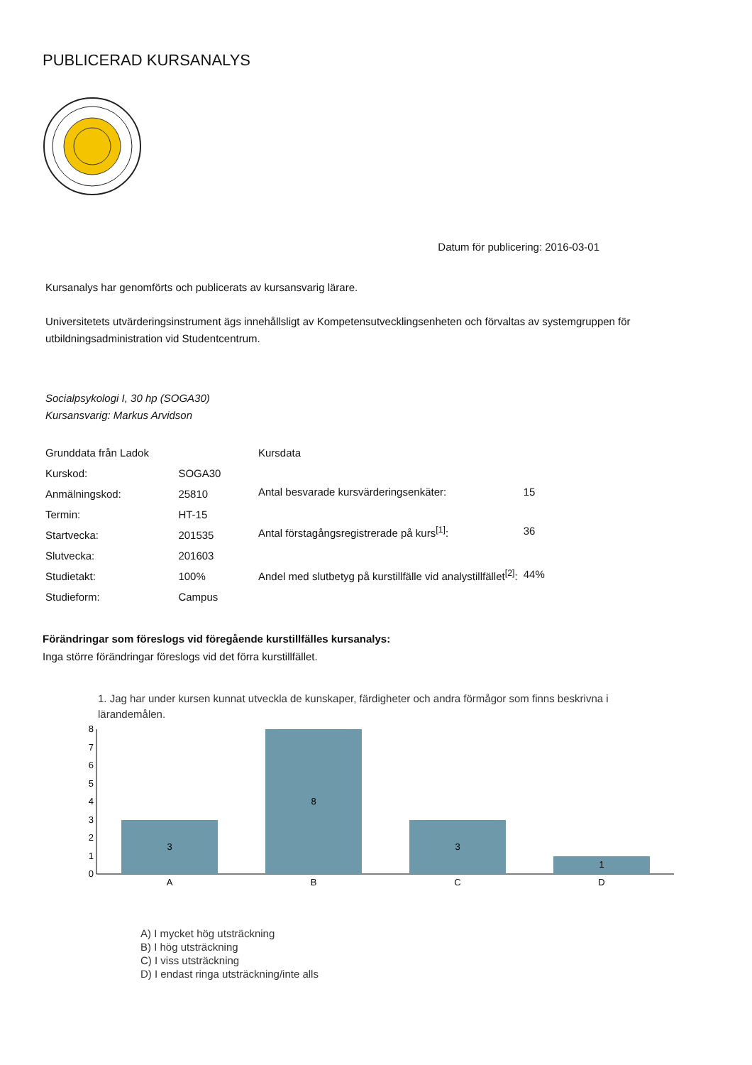PUBLICERAD KURSANALYS
Datum för publicering: 2016-03-01
Kursanalys har genomförts och publicerats av kursansvarig lärare.
Universitetets utvärderingsinstrument ägs innehållsligt av Kompetensutvecklingsenheten och förvaltas av systemgruppen för utbildningsadministration vid Studentcentrum.
Socialpsykologi I, 30 hp (SOGA30)
Kursansvarig: Markus Arvidson
| Grunddata från Ladok | |
| Kurskod: | SOGA30 |
| Anmälningskod: | 25810 |
| Termin: | HT-15 |
| Startvecka: | 201535 |
| Slutvecka: | 201603 |
| Studietakt: | 100% |
| Studieform: | Campus |
| Kursdata | |
| Antal besvarade kursvärderingsenkäter: | 15 |
| Antal förstagångsregistrerade på kurs<sup>[1]</sup>: | 36 |
| Andel med slutbetyg på kurstillfälle vid analystillfället<sup>[2]</sup>: | 44% |
Förändringar som föreslogs vid föregående kurstillfälles kursanalys:
Inga större förändringar föreslogs vid det förra kurstillfället.
1. Jag har under kursen kunnat utveckla de kunskaper, färdigheter och andra förmågor som finns beskrivna i lärandemålen.
0
1
2
3
4
5
6
7
8
3
8
3
1
A
B
C
D
A) I mycket hög utsträckning
B) I hög utsträckning
C) I viss utsträckning
D) I endast ringa utsträckning/inte alls